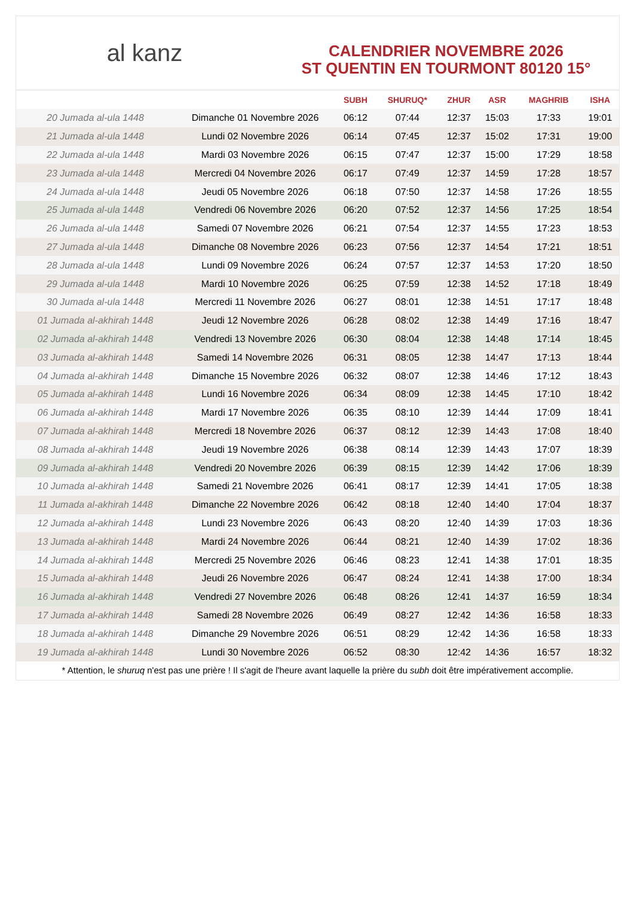al kanz
CALENDRIER NOVEMBRE 2026
ST QUENTIN EN TOURMONT 80120 15°
| | | SUBH | SHURUQ* | ZHUR | ASR | MAGHRIB | ISHA |
| --- | --- | --- | --- | --- | --- | --- | --- |
| 20 Jumada al-ula 1448 | Dimanche 01 Novembre 2026 | 06:12 | 07:44 | 12:37 | 15:03 | 17:33 | 19:01 |
| 21 Jumada al-ula 1448 | Lundi 02 Novembre 2026 | 06:14 | 07:45 | 12:37 | 15:02 | 17:31 | 19:00 |
| 22 Jumada al-ula 1448 | Mardi 03 Novembre 2026 | 06:15 | 07:47 | 12:37 | 15:00 | 17:29 | 18:58 |
| 23 Jumada al-ula 1448 | Mercredi 04 Novembre 2026 | 06:17 | 07:49 | 12:37 | 14:59 | 17:28 | 18:57 |
| 24 Jumada al-ula 1448 | Jeudi 05 Novembre 2026 | 06:18 | 07:50 | 12:37 | 14:58 | 17:26 | 18:55 |
| 25 Jumada al-ula 1448 | Vendredi 06 Novembre 2026 | 06:20 | 07:52 | 12:37 | 14:56 | 17:25 | 18:54 |
| 26 Jumada al-ula 1448 | Samedi 07 Novembre 2026 | 06:21 | 07:54 | 12:37 | 14:55 | 17:23 | 18:53 |
| 27 Jumada al-ula 1448 | Dimanche 08 Novembre 2026 | 06:23 | 07:56 | 12:37 | 14:54 | 17:21 | 18:51 |
| 28 Jumada al-ula 1448 | Lundi 09 Novembre 2026 | 06:24 | 07:57 | 12:37 | 14:53 | 17:20 | 18:50 |
| 29 Jumada al-ula 1448 | Mardi 10 Novembre 2026 | 06:25 | 07:59 | 12:38 | 14:52 | 17:18 | 18:49 |
| 30 Jumada al-ula 1448 | Mercredi 11 Novembre 2026 | 06:27 | 08:01 | 12:38 | 14:51 | 17:17 | 18:48 |
| 01 Jumada al-akhirah 1448 | Jeudi 12 Novembre 2026 | 06:28 | 08:02 | 12:38 | 14:49 | 17:16 | 18:47 |
| 02 Jumada al-akhirah 1448 | Vendredi 13 Novembre 2026 | 06:30 | 08:04 | 12:38 | 14:48 | 17:14 | 18:45 |
| 03 Jumada al-akhirah 1448 | Samedi 14 Novembre 2026 | 06:31 | 08:05 | 12:38 | 14:47 | 17:13 | 18:44 |
| 04 Jumada al-akhirah 1448 | Dimanche 15 Novembre 2026 | 06:32 | 08:07 | 12:38 | 14:46 | 17:12 | 18:43 |
| 05 Jumada al-akhirah 1448 | Lundi 16 Novembre 2026 | 06:34 | 08:09 | 12:38 | 14:45 | 17:10 | 18:42 |
| 06 Jumada al-akhirah 1448 | Mardi 17 Novembre 2026 | 06:35 | 08:10 | 12:39 | 14:44 | 17:09 | 18:41 |
| 07 Jumada al-akhirah 1448 | Mercredi 18 Novembre 2026 | 06:37 | 08:12 | 12:39 | 14:43 | 17:08 | 18:40 |
| 08 Jumada al-akhirah 1448 | Jeudi 19 Novembre 2026 | 06:38 | 08:14 | 12:39 | 14:43 | 17:07 | 18:39 |
| 09 Jumada al-akhirah 1448 | Vendredi 20 Novembre 2026 | 06:39 | 08:15 | 12:39 | 14:42 | 17:06 | 18:39 |
| 10 Jumada al-akhirah 1448 | Samedi 21 Novembre 2026 | 06:41 | 08:17 | 12:39 | 14:41 | 17:05 | 18:38 |
| 11 Jumada al-akhirah 1448 | Dimanche 22 Novembre 2026 | 06:42 | 08:18 | 12:40 | 14:40 | 17:04 | 18:37 |
| 12 Jumada al-akhirah 1448 | Lundi 23 Novembre 2026 | 06:43 | 08:20 | 12:40 | 14:39 | 17:03 | 18:36 |
| 13 Jumada al-akhirah 1448 | Mardi 24 Novembre 2026 | 06:44 | 08:21 | 12:40 | 14:39 | 17:02 | 18:36 |
| 14 Jumada al-akhirah 1448 | Mercredi 25 Novembre 2026 | 06:46 | 08:23 | 12:41 | 14:38 | 17:01 | 18:35 |
| 15 Jumada al-akhirah 1448 | Jeudi 26 Novembre 2026 | 06:47 | 08:24 | 12:41 | 14:38 | 17:00 | 18:34 |
| 16 Jumada al-akhirah 1448 | Vendredi 27 Novembre 2026 | 06:48 | 08:26 | 12:41 | 14:37 | 16:59 | 18:34 |
| 17 Jumada al-akhirah 1448 | Samedi 28 Novembre 2026 | 06:49 | 08:27 | 12:42 | 14:36 | 16:58 | 18:33 |
| 18 Jumada al-akhirah 1448 | Dimanche 29 Novembre 2026 | 06:51 | 08:29 | 12:42 | 14:36 | 16:58 | 18:33 |
| 19 Jumada al-akhirah 1448 | Lundi 30 Novembre 2026 | 06:52 | 08:30 | 12:42 | 14:36 | 16:57 | 18:32 |
* Attention, le shuruq n'est pas une prière ! Il s'agit de l'heure avant laquelle la prière du subh doit être impérativement accomplie.